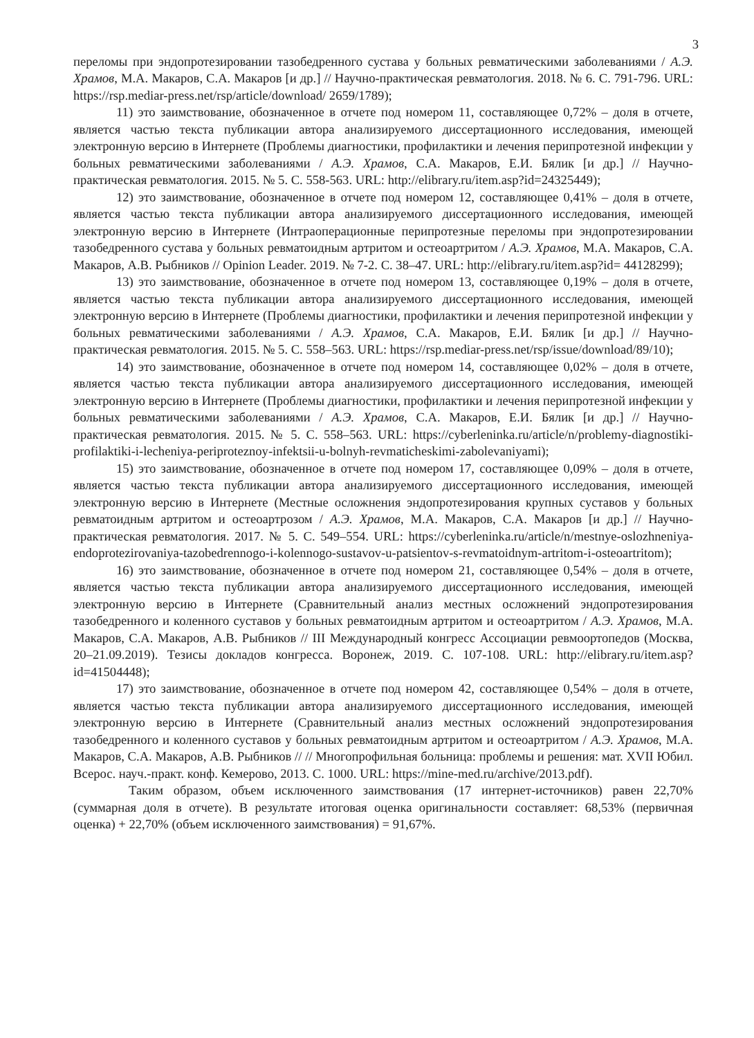3
переломы при эндопротезировании тазобедренного сустава у больных ревматическими заболеваниями / А.Э. Храмов, М.А. Макаров, С.А. Макаров [и др.] // Научно-практическая ревматология. 2018. № 6. С. 791-796. URL: https://rsp.mediar-press.net/rsp/article/download/ 2659/1789);
11) это заимствование, обозначенное в отчете под номером 11, составляющее 0,72% – доля в отчете, является частью текста публикации автора анализируемого диссертационного исследования, имеющей электронную версию в Интернете (Проблемы диагностики, профилактики и лечения перипротезной инфекции у больных ревматическими заболеваниями / А.Э. Храмов, С.А. Макаров, Е.И. Бялик [и др.] // Научно-практическая ревматология. 2015. № 5. С. 558-563. URL: http://elibrary.ru/item.asp?id=24325449);
12) это заимствование, обозначенное в отчете под номером 12, составляющее 0,41% – доля в отчете, является частью текста публикации автора анализируемого диссертационного исследования, имеющей электронную версию в Интернете (Интраоперационные перипротезные переломы при эндопротезировании тазобедренного сустава у больных ревматоидным артритом и остеоартритом / А.Э. Храмов, М.А. Макаров, С.А. Макаров, А.В. Рыбников // Opinion Leader. 2019. № 7-2. С. 38–47. URL: http://elibrary.ru/item.asp?id= 44128299);
13) это заимствование, обозначенное в отчете под номером 13, составляющее 0,19% – доля в отчете, является частью текста публикации автора анализируемого диссертационного исследования, имеющей электронную версию в Интернете (Проблемы диагностики, профилактики и лечения перипротезной инфекции у больных ревматическими заболеваниями / А.Э. Храмов, С.А. Макаров, Е.И. Бялик [и др.] // Научно-практическая ревматология. 2015. № 5. С. 558–563. URL: https://rsp.mediar-press.net/rsp/issue/download/89/10);
14) это заимствование, обозначенное в отчете под номером 14, составляющее 0,02% – доля в отчете, является частью текста публикации автора анализируемого диссертационного исследования, имеющей электронную версию в Интернете (Проблемы диагностики, профилактики и лечения перипротезной инфекции у больных ревматическими заболеваниями / А.Э. Храмов, С.А. Макаров, Е.И. Бялик [и др.] // Научно-практическая ревматология. 2015. № 5. С. 558–563. URL: https://cyberleninka.ru/article/n/problemy-diagnostiki-profilaktiki-i-lecheniya-periproteznoy-infektsii-u-bolnyh-revmaticheskimi-zabolevaniyami);
15) это заимствование, обозначенное в отчете под номером 17, составляющее 0,09% – доля в отчете, является частью текста публикации автора анализируемого диссертационного исследования, имеющей электронную версию в Интернете (Местные осложнения эндопротезирования крупных суставов у больных ревматоидным артритом и остеоартрозом / А.Э. Храмов, М.А. Макаров, С.А. Макаров [и др.] // Научно-практическая ревматология. 2017. № 5. С. 549–554. URL: https://cyberleninka.ru/article/n/mestnye-oslozhneniya-endoprotezirovaniya-tazobedrennogo-i-kolennogo-sustavov-u-patsientov-s-revmatoidnym-artritom-i-osteoartritom);
16) это заимствование, обозначенное в отчете под номером 21, составляющее 0,54% – доля в отчете, является частью текста публикации автора анализируемого диссертационного исследования, имеющей электронную версию в Интернете (Сравнительный анализ местных осложнений эндопротезирования тазобедренного и коленного суставов у больных ревматоидным артритом и остеоартритом / А.Э. Храмов, М.А. Макаров, С.А. Макаров, А.В. Рыбников // III Международный конгресс Ассоциации ревмоортопедов (Москва, 20–21.09.2019). Тезисы докладов конгресса. Воронеж, 2019. С. 107-108. URL: http://elibrary.ru/item.asp?id=41504448);
17) это заимствование, обозначенное в отчете под номером 42, составляющее 0,54% – доля в отчете, является частью текста публикации автора анализируемого диссертационного исследования, имеющей электронную версию в Интернете (Сравнительный анализ местных осложнений эндопротезирования тазобедренного и коленного суставов у больных ревматоидным артритом и остеоартритом / А.Э. Храмов, М.А. Макаров, С.А. Макаров, А.В. Рыбников // // Многопрофильная больница: проблемы и решения: мат. XVII Юбил. Всерос. науч.-практ. конф. Кемерово, 2013. С. 1000. URL: https://mine-med.ru/archive/2013.pdf).
Таким образом, объем исключенного заимствования (17 интернет-источников) равен 22,70% (суммарная доля в отчете). В результате итоговая оценка оригинальности составляет: 68,53% (первичная оценка) + 22,70% (объем исключенного заимствования) = 91,67%.